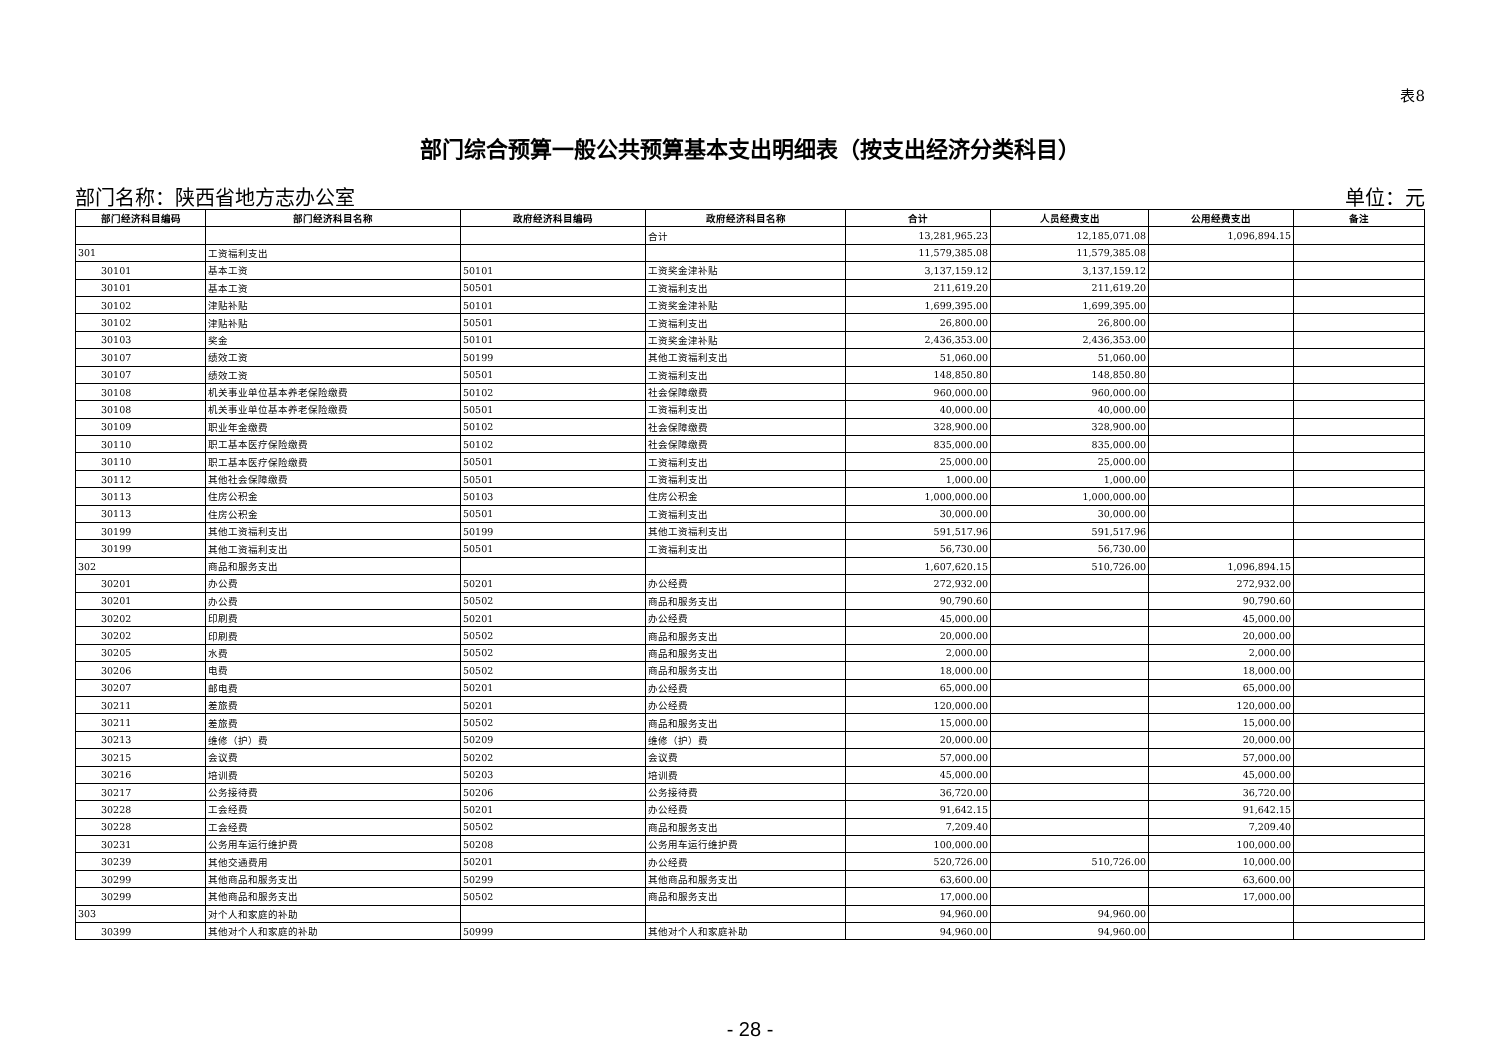表8
部门综合预算一般公共预算基本支出明细表（按支出经济分类科目）
部门名称：陕西省地方志办公室 单位：元
| 部门经济科目编码 | 部门经济科目名称 | 政府经济科目编码 | 政府经济科目名称 | 合计 | 人员经费支出 | 公用经费支出 | 备注 |
| --- | --- | --- | --- | --- | --- | --- | --- |
| | | | 合计 | 13,281,965.23 | 12,185,071.08 | 1,096,894.15 | |
| 301 | 工资福利支出 | | | 11,579,385.08 | 11,579,385.08 | | |
| 30101 | 基本工资 | 50101 | 工资奖金津补贴 | 3,137,159.12 | 3,137,159.12 | | |
| 30101 | 基本工资 | 50501 | 工资福利支出 | 211,619.20 | 211,619.20 | | |
| 30102 | 津贴补贴 | 50101 | 工资奖金津补贴 | 1,699,395.00 | 1,699,395.00 | | |
| 30102 | 津贴补贴 | 50501 | 工资福利支出 | 26,800.00 | 26,800.00 | | |
| 30103 | 奖金 | 50101 | 工资奖金津补贴 | 2,436,353.00 | 2,436,353.00 | | |
| 30107 | 绩效工资 | 50199 | 其他工资福利支出 | 51,060.00 | 51,060.00 | | |
| 30107 | 绩效工资 | 50501 | 工资福利支出 | 148,850.80 | 148,850.80 | | |
| 30108 | 机关事业单位基本养老保险缴费 | 50102 | 社会保障缴费 | 960,000.00 | 960,000.00 | | |
| 30108 | 机关事业单位基本养老保险缴费 | 50501 | 工资福利支出 | 40,000.00 | 40,000.00 | | |
| 30109 | 职业年金缴费 | 50102 | 社会保障缴费 | 328,900.00 | 328,900.00 | | |
| 30110 | 职工基本医疗保险缴费 | 50102 | 社会保障缴费 | 835,000.00 | 835,000.00 | | |
| 30110 | 职工基本医疗保险缴费 | 50501 | 工资福利支出 | 25,000.00 | 25,000.00 | | |
| 30112 | 其他社会保障缴费 | 50501 | 工资福利支出 | 1,000.00 | 1,000.00 | | |
| 30113 | 住房公积金 | 50103 | 住房公积金 | 1,000,000.00 | 1,000,000.00 | | |
| 30113 | 住房公积金 | 50501 | 工资福利支出 | 30,000.00 | 30,000.00 | | |
| 30199 | 其他工资福利支出 | 50199 | 其他工资福利支出 | 591,517.96 | 591,517.96 | | |
| 30199 | 其他工资福利支出 | 50501 | 工资福利支出 | 56,730.00 | 56,730.00 | | |
| 302 | 商品和服务支出 | | | 1,607,620.15 | 510,726.00 | 1,096,894.15 | |
| 30201 | 办公费 | 50201 | 办公经费 | 272,932.00 | | 272,932.00 | |
| 30201 | 办公费 | 50502 | 商品和服务支出 | 90,790.60 | | 90,790.60 | |
| 30202 | 印刷费 | 50201 | 办公经费 | 45,000.00 | | 45,000.00 | |
| 30202 | 印刷费 | 50502 | 商品和服务支出 | 20,000.00 | | 20,000.00 | |
| 30205 | 水费 | 50502 | 商品和服务支出 | 2,000.00 | | 2,000.00 | |
| 30206 | 电费 | 50502 | 商品和服务支出 | 18,000.00 | | 18,000.00 | |
| 30207 | 邮电费 | 50201 | 办公经费 | 65,000.00 | | 65,000.00 | |
| 30211 | 差旅费 | 50201 | 办公经费 | 120,000.00 | | 120,000.00 | |
| 30211 | 差旅费 | 50502 | 商品和服务支出 | 15,000.00 | | 15,000.00 | |
| 30213 | 维修（护）费 | 50209 | 维修（护）费 | 20,000.00 | | 20,000.00 | |
| 30215 | 会议费 | 50202 | 会议费 | 57,000.00 | | 57,000.00 | |
| 30216 | 培训费 | 50203 | 培训费 | 45,000.00 | | 45,000.00 | |
| 30217 | 公务接待费 | 50206 | 公务接待费 | 36,720.00 | | 36,720.00 | |
| 30228 | 工会经费 | 50201 | 办公经费 | 91,642.15 | | 91,642.15 | |
| 30228 | 工会经费 | 50502 | 商品和服务支出 | 7,209.40 | | 7,209.40 | |
| 30231 | 公务用车运行维护费 | 50208 | 公务用车运行维护费 | 100,000.00 | | 100,000.00 | |
| 30239 | 其他交通费用 | 50201 | 办公经费 | 520,726.00 | 510,726.00 | 10,000.00 | |
| 30299 | 其他商品和服务支出 | 50299 | 其他商品和服务支出 | 63,600.00 | | 63,600.00 | |
| 30299 | 其他商品和服务支出 | 50502 | 商品和服务支出 | 17,000.00 | | 17,000.00 | |
| 303 | 对个人和家庭的补助 | | | 94,960.00 | 94,960.00 | | |
| 30399 | 其他对个人和家庭的补助 | 50999 | 其他对个人和家庭补助 | 94,960.00 | 94,960.00 | | |
- 28 -